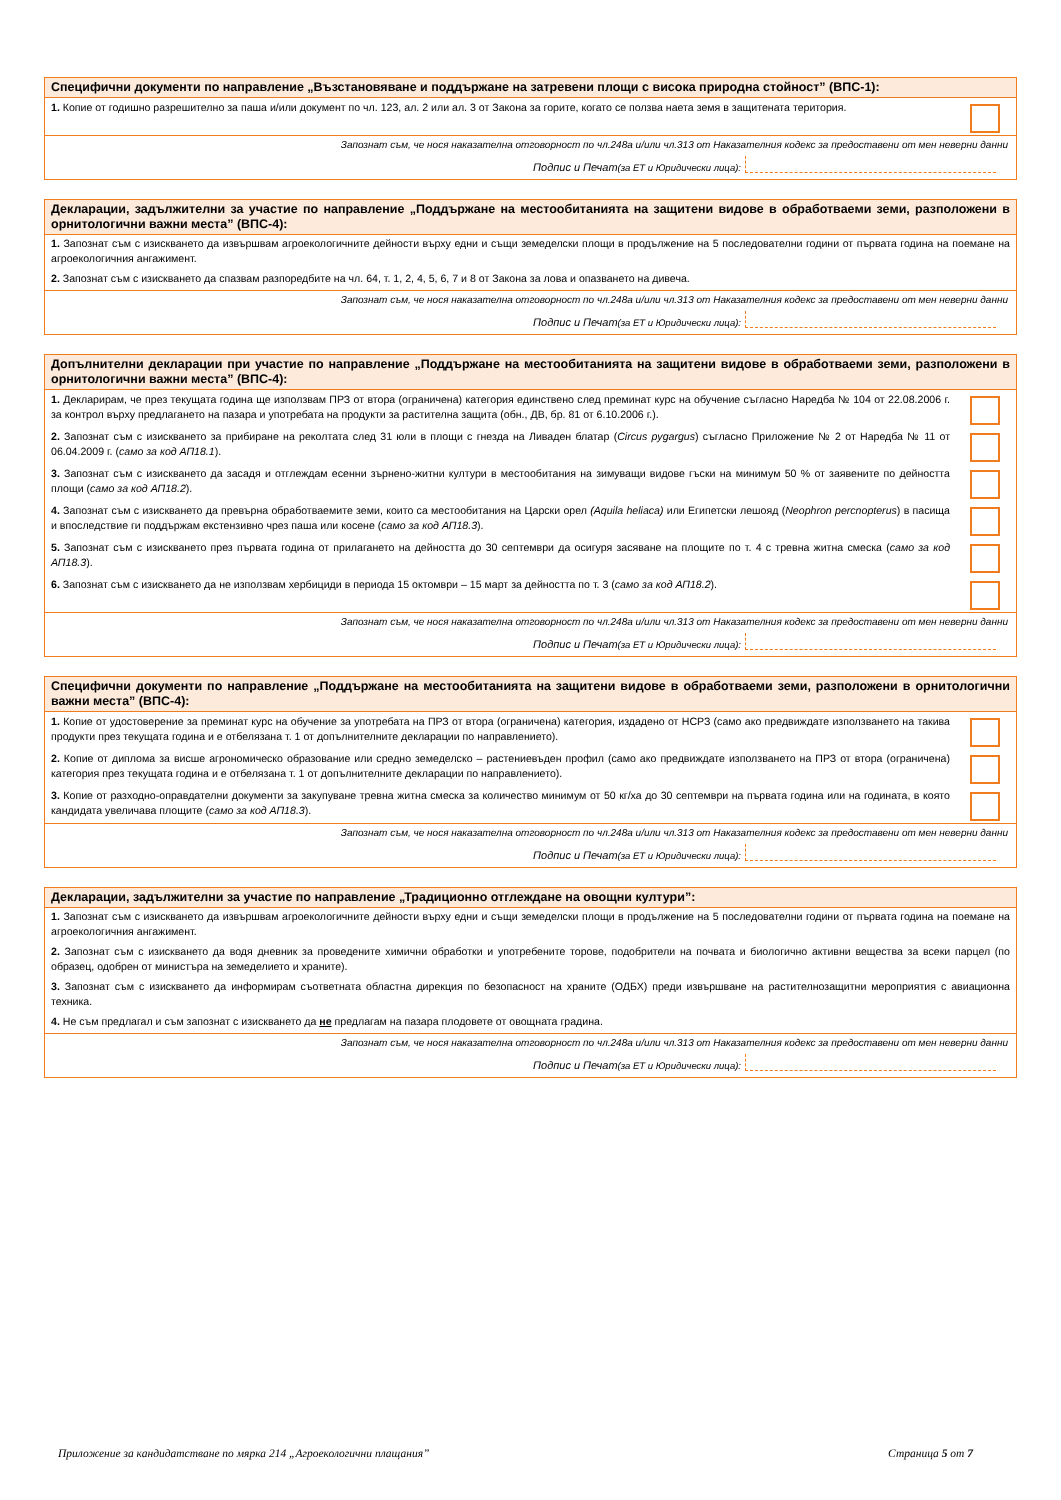Специфични документи по направление „Възстановяване и поддържане на затревени площи с висока природна стойност” (ВПС-1):
1. Копие от годишно разрешително за паша и/или документ по чл. 123, ал. 2 или ал. 3 от Закона за горите, когато се ползва наета земя в защитената територия.
Запознат съм, че нося наказателна отговорност по чл.248а и/или чл.313 от Наказателния кодекс за предоставени от мен неверни данни
Подпис и Печат (за ЕТ и Юридически лица):
Декларации, задължителни за участие по направление „Поддържане на местообитанията на защитени видове в обработваеми земи, разположени в орнитологични важни места” (ВПС-4):
1. Запознат съм с изискването да извършвам агроекологичните дейности върху едни и същи земеделски площи в продължение на 5 последователни години от първата година на поемане на агроекологичния ангажимент.
2. Запознат съм с изискването да спазвам разпоредбите на чл. 64, т. 1, 2, 4, 5, 6, 7 и 8 от Закона за лова и опазването на дивеча.
Запознат съм, че нося наказателна отговорност по чл.248а и/или чл.313 от Наказателния кодекс за предоставени от мен неверни данни
Подпис и Печат (за ЕТ и Юридически лица):
Допълнителни декларации при участие по направление „Поддържане на местообитанията на защитени видове в обработваеми земи, разположени в орнитологични важни места” (ВПС-4):
1. Декларирам, че през текущата година ще използвам ПРЗ от втора (ограничена) категория единствено след преминат курс на обучение съгласно Наредба № 104 от 22.08.2006 г. за контрол върху предлагането на пазара и употребата на продукти за растителна защита (обн., ДВ, бр. 81 от 6.10.2006 г.).
2. Запознат съм с изискването за прибиране на реколтата след 31 юли в площи с гнезда на Ливаден блатар (Circus pygargus) съгласно Приложение № 2 от Наредба № 11 от 06.04.2009 г. (само за код АП18.1).
3. Запознат съм с изискването да засадя и отглеждам есенни зърнено-житни култури в местообитания на зимуващи видове гъски на минимум 50 % от заявените по дейността площи (само за код АП18.2).
4. Запознат съм с изискването да превърна обработваемите земи, които са местообитания на Царски орел (Aquila heliaca) или Египетски лешояд (Neophron percnopterus) в пасища и впоследствие ги поддържам екстензивно чрез паша или косене (само за код АП18.3).
5. Запознат съм с изискването през първата година от прилагането на дейността до 30 септември да осигуря засяване на площите по т. 4 с тревна житна смеска (само за код АП18.3).
6. Запознат съм с изискването да не използвам хербициди в периода 15 октомври – 15 март за дейността по т. 3 (само за код АП18.2).
Запознат съм, че нося наказателна отговорност по чл.248а и/или чл.313 от Наказателния кодекс за предоставени от мен неверни данни
Подпис и Печат (за ЕТ и Юридически лица):
Специфични документи по направление „Поддържане на местообитанията на защитени видове в обработваеми земи, разположени в орнитологични важни места” (ВПС-4):
1. Копие от удостоверение за преминат курс на обучение за употребата на ПРЗ от втора (ограничена) категория, издадено от НСРЗ (само ако предвиждате използването на такива продукти през текущата година и е отбелязана т. 1 от допълнителните декларации по направлението).
2. Копие от диплома за висше агрономическо образование или средно земеделско – растениевъден профил (само ако предвиждате използването на ПРЗ от втора (ограничена) категория през текущата година и е отбелязана т. 1 от допълнителните декларации по направлението).
3. Копие от разходно-оправдателни документи за закупуване тревна житна смеска за количество минимум от 50 кг/ха до 30 септември на първата година или на годината, в която кандидата увеличава площите (само за код АП18.3).
Запознат съм, че нося наказателна отговорност по чл.248а и/или чл.313 от Наказателния кодекс за предоставени от мен неверни данни
Подпис и Печат (за ЕТ и Юридически лица):
Декларации, задължителни за участие по направление „Традиционно отглеждане на овощни култури”:
1. Запознат съм с изискването да извършвам агроекологичните дейности върху едни и същи земеделски площи в продължение на 5 последователни години от първата година на поемане на агроекологичния ангажимент.
2. Запознат съм с изискването да водя дневник за проведените химични обработки и употребените торове, подобрители на почвата и биологично активни вещества за всеки парцел (по образец, одобрен от министъра на земеделието и храните).
3. Запознат съм с изискването да информирам съответната областна дирекция по безопасност на храните (ОДБХ) преди извършване на растителнозащитни мероприятия с авиационна техника.
4. Не съм предлагал и съм запознат с изискването да не предлагам на пазара плодовете от овощната градина.
Запознат съм, че нося наказателна отговорност по чл.248а и/или чл.313 от Наказателния кодекс за предоставени от мен неверни данни
Подпис и Печат (за ЕТ и Юридически лица):
Приложение за кандидатстване по мярка 214 „Агроекологични плащания” Страница 5 от 7